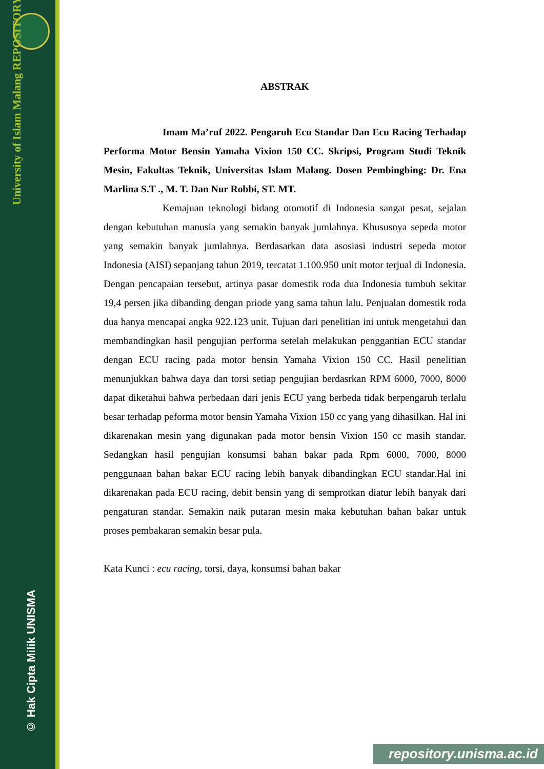University of Islam Malang REPOSITORY
© Hak Cipta Milik UNISMA
ABSTRAK
Imam Ma’ruf 2022. Pengaruh Ecu Standar Dan Ecu Racing Terhadap Performa Motor Bensin Yamaha Vixion 150 CC. Skripsi, Program Studi Teknik Mesin, Fakultas Teknik, Universitas Islam Malang. Dosen Pembingbing: Dr. Ena Marlina S.T ., M. T. Dan Nur Robbi, ST. MT.
Kemajuan teknologi bidang otomotif di Indonesia sangat pesat, sejalan dengan kebutuhan manusia yang semakin banyak jumlahnya. Khususnya sepeda motor yang semakin banyak jumlahnya. Berdasarkan data asosiasi industri sepeda motor Indonesia (AISI) sepanjang tahun 2019, tercatat 1.100.950 unit motor terjual di Indonesia. Dengan pencapaian tersebut, artinya pasar domestik roda dua Indonesia tumbuh sekitar 19,4 persen jika dibanding dengan priode yang sama tahun lalu. Penjualan domestik roda dua hanya mencapai angka 922.123 unit. Tujuan dari penelitian ini untuk mengetahui dan membandingkan hasil pengujian performa setelah melakukan penggantian ECU standar dengan ECU racing pada motor bensin Yamaha Vixion 150 CC. Hasil penelitian menunjukkan bahwa daya dan torsi setiap pengujian berdasrkan RPM 6000, 7000, 8000 dapat diketahui bahwa perbedaan dari jenis ECU yang berbeda tidak berpengaruh terlalu besar terhadap peforma motor bensin Yamaha Vixion 150 cc yang yang dihasilkan. Hal ini dikarenakan mesin yang digunakan pada motor bensin Vixion 150 cc masih standar. Sedangkan hasil pengujian konsumsi bahan bakar pada Rpm 6000, 7000, 8000 penggunaan bahan bakar ECU racing lebih banyak dibandingkan ECU standar.Hal ini dikarenakan pada ECU racing, debit bensin yang di semprotkan diatur lebih banyak dari pengaturan standar. Semakin naik putaran mesin maka kebutuhan bahan bakar untuk proses pembakaran semakin besar pula.
Kata Kunci : ecu racing, torsi, daya, konsumsi bahan bakar
repository.unisma.ac.id